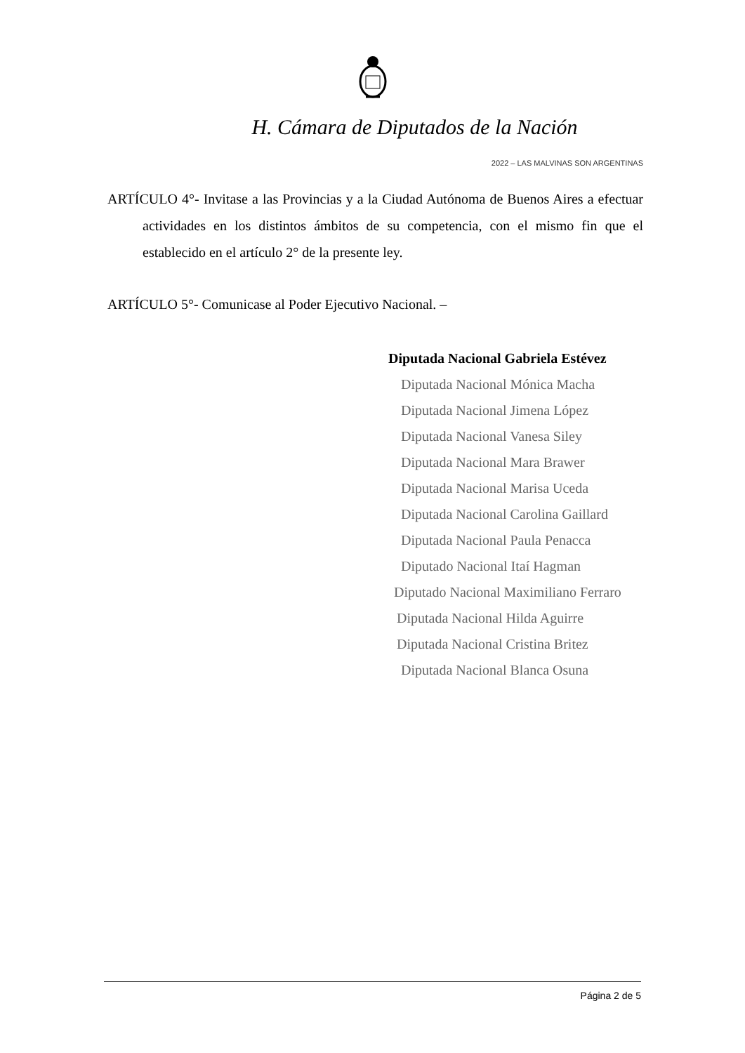H. Cámara de Diputados de la Nación
2022 – LAS MALVINAS SON ARGENTINAS
ARTÍCULO 4°- Invitase a las Provincias y a la Ciudad Autónoma de Buenos Aires a efectuar actividades en los distintos ámbitos de su competencia, con el mismo fin que el establecido en el artículo 2° de la presente ley.
ARTÍCULO 5°- Comunicase al Poder Ejecutivo Nacional. –
Diputada Nacional Gabriela Estévez
Diputada Nacional Mónica Macha
Diputada Nacional Jimena López
Diputada Nacional Vanesa Siley
Diputada Nacional Mara Brawer
Diputada Nacional Marisa Uceda
Diputada Nacional Carolina Gaillard
Diputada Nacional Paula Penacca
Diputado Nacional Itaí Hagman
Diputado Nacional Maximiliano Ferraro
Diputada Nacional Hilda Aguirre
Diputada Nacional Cristina Britez
Diputada Nacional Blanca Osuna
Página 2 de 5